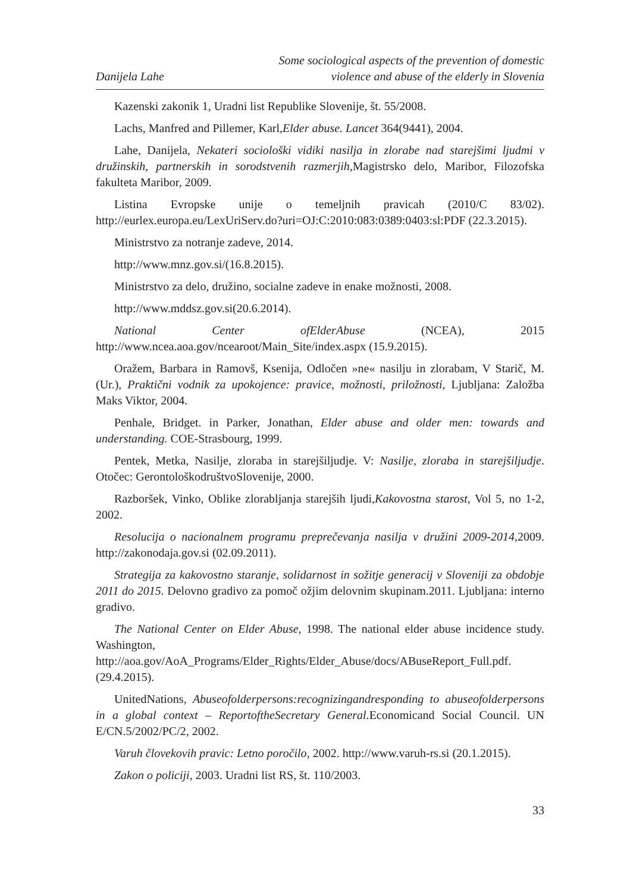Danijela Lahe
Some sociological aspects of the prevention of domestic
violence and abuse of the elderly in Slovenia
Kazenski zakonik 1, Uradni list Republike Slovenije, št. 55/2008.
Lachs, Manfred and Pillemer, Karl,Elder abuse. Lancet 364(9441), 2004.
Lahe, Danijela, Nekateri sociološki vidiki nasilja in zlorabe nad starejšimi ljudmi v družinskih, partnerskih in sorodstvenih razmerjih, Magistrsko delo, Maribor, Filozofska fakulteta Maribor, 2009.
Listina Evropske unije o temeljnih pravicah (2010/C 83/02). http://eurlex.europa.eu/LexUriServ.do?uri=OJ:C:2010:083:0389:0403:sl:PDF (22.3.2015).
Ministrstvo za notranje zadeve, 2014.
http://www.mnz.gov.si/(16.8.2015).
Ministrstvo za delo, družino, socialne zadeve in enake možnosti, 2008.
http://www.mddsz.gov.si(20.6.2014).
National Center ofElderAbuse (NCEA), 2015 http://www.ncea.aoa.gov/ncearoot/Main_Site/index.aspx (15.9.2015).
Oražem, Barbara in Ramovš, Ksenija, Odločen »ne« nasilju in zlorabam, V Starič, M. (Ur.), Praktični vodnik za upokojence: pravice, možnosti, priložnosti, Ljubljana: Založba Maks Viktor, 2004.
Penhale, Bridget. in Parker, Jonathan, Elder abuse and older men: towards and understanding. COE-Strasbourg, 1999.
Pentek, Metka, Nasilje, zloraba in starejšiljudje. V: Nasilje, zloraba in starejšiljudje. Otočec: GerontološkodruštvoSlovenije, 2000.
Razboršek, Vinko, Oblike zlorabljanja starejših ljudi,Kakovostna starost, Vol 5, no 1-2, 2002.
Resolucija o nacionalnem programu preprečevanja nasilja v družini 2009-2014,2009. http://zakonodaja.gov.si (02.09.2011).
Strategija za kakovostno staranje, solidarnost in sožitje generacij v Sloveniji za obdobje 2011 do 2015. Delovno gradivo za pomoč ožjim delovnim skupinam.2011. Ljubljana: interno gradivo.
The National Center on Elder Abuse, 1998. The national elder abuse incidence study. Washington, http://aoa.gov/AoA_Programs/Elder_Rights/Elder_Abuse/docs/ABuseReport_Full.pdf. (29.4.2015).
UnitedNations, Abuseofolderpersons:recognizingandresponding to abuseofolderpersons in a global context – ReportoftheSecretary General. Economicand Social Council. UN E/CN.5/2002/PC/2, 2002.
Varuh človekovih pravic: Letno poročilo, 2002. http://www.varuh-rs.si (20.1.2015).
Zakon o policiji, 2003. Uradni list RS, št. 110/2003.
33